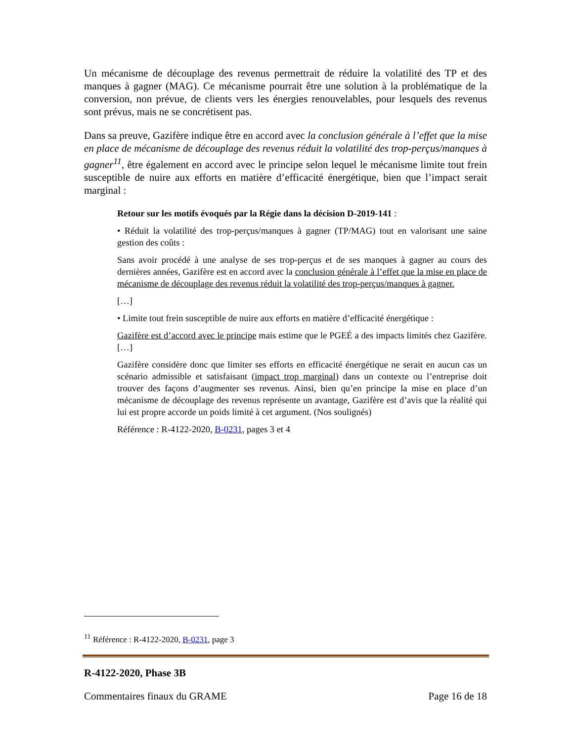Un mécanisme de découplage des revenus permettrait de réduire la volatilité des TP et des manques à gagner (MAG). Ce mécanisme pourrait être une solution à la problématique de la conversion, non prévue, de clients vers les énergies renouvelables, pour lesquels des revenus sont prévus, mais ne se concrétisent pas.
Dans sa preuve, Gazifère indique être en accord avec la conclusion générale à l’effet que la mise en place de mécanisme de découplage des revenus réduit la volatilité des trop-perçus/manques à gagner<sup>11</sup>, être également en accord avec le principe selon lequel le mécanisme limite tout frein susceptible de nuire aux efforts en matière d’efficacité énergétique, bien que l’impact serait marginal :
Retour sur les motifs évoqués par la Régie dans la décision D-2019-141 :
• Réduit la volatilité des trop-perçus/manques à gagner (TP/MAG) tout en valorisant une saine gestion des coûts :
Sans avoir procédé à une analyse de ses trop-perçus et de ses manques à gagner au cours des dernières années, Gazifère est en accord avec la conclusion générale à l’effet que la mise en place de mécanisme de découplage des revenus réduit la volatilité des trop-perçus/manques à gagner.
[…]
• Limite tout frein susceptible de nuire aux efforts en matière d’efficacité énergétique :
Gazifère est d’accord avec le principe mais estime que le PGEÉ a des impacts limités chez Gazifère. […]
Gazifère considère donc que limiter ses efforts en efficacité énergétique ne serait en aucun cas un scénario admissible et satisfaisant (impact trop marginal) dans un contexte ou l’entreprise doit trouver des façons d’augmenter ses revenus. Ainsi, bien qu’en principe la mise en place d’un mécanisme de découplage des revenus représente un avantage, Gazifère est d’avis que la réalité qui lui est propre accorde un poids limité à cet argument. (Nos soulignés)
Référence : R-4122-2020, B-0231, pages 3 et 4
<sup>11</sup> Référence : R-4122-2020, B-0231, page 3
R-4122-2020, Phase 3B
Commentaires finaux du GRAME Page 16 de 18